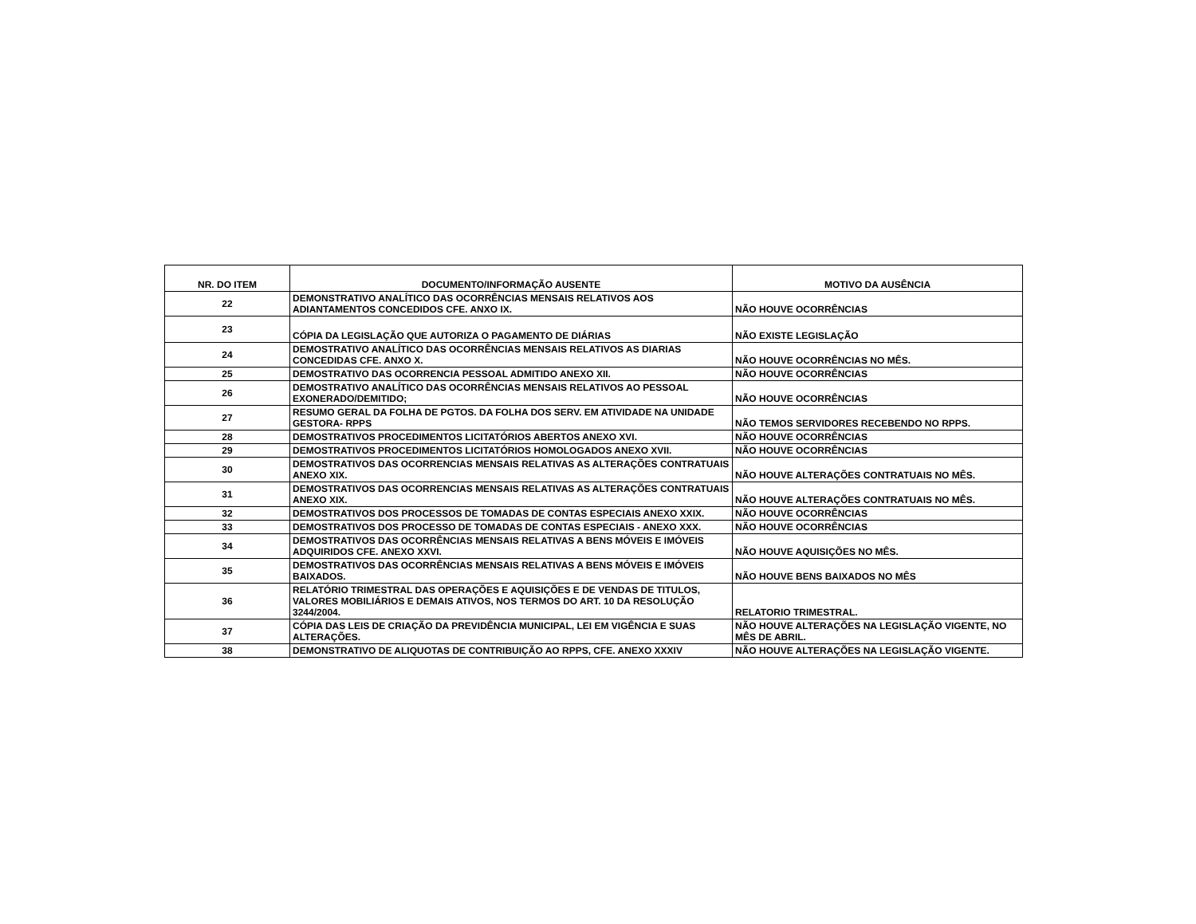| NR. DO ITEM | DOCUMENTO/INFORMAÇÃO AUSENTE | MOTIVO DA AUSÊNCIA |
| --- | --- | --- |
| 22 | DEMONSTRATIVO ANALÍTICO DAS OCORRÊNCIAS MENSAIS RELATIVOS AOS ADIANTAMENTOS CONCEDIDOS CFE. ANXO IX. | NÃO HOUVE OCORRÊNCIAS |
| 23 | CÓPIA DA LEGISLAÇÃO QUE AUTORIZA O PAGAMENTO DE DIÁRIAS | NÃO EXISTE LEGISLAÇÃO |
| 24 | DEMOSTRATIVO ANALÍTICO DAS OCORRÊNCIAS MENSAIS RELATIVOS AS DIARIAS CONCEDIDAS CFE. ANXO X. | NÃO HOUVE OCORRÊNCIAS NO MÊS. |
| 25 | DEMOSTRATIVO DAS OCORRENCIA PESSOAL ADMITIDO ANEXO XII. | NÃO HOUVE OCORRÊNCIAS |
| 26 | DEMOSTRATIVO ANALÍTICO DAS OCORRÊNCIAS MENSAIS RELATIVOS AO PESSOAL EXONERADO/DEMITIDO; | NÃO HOUVE OCORRÊNCIAS |
| 27 | RESUMO GERAL DA FOLHA DE PGTOS. DA FOLHA DOS SERV. EM ATIVIDADE NA UNIDADE GESTORA- RPPS | NÃO TEMOS SERVIDORES RECEBENDO NO RPPS. |
| 28 | DEMOSTRATIVOS PROCEDIMENTOS LICITATÓRIOS ABERTOS ANEXO XVI. | NÃO HOUVE OCORRÊNCIAS |
| 29 | DEMOSTRATIVOS PROCEDIMENTOS LICITATÓRIOS HOMOLOGADOS ANEXO XVII. | NÃO HOUVE OCORRÊNCIAS |
| 30 | DEMOSTRATIVOS DAS OCORRENCIAS MENSAIS RELATIVAS AS ALTERAÇÕES CONTRATUAIS ANEXO XIX. | NÃO HOUVE ALTERAÇÕES CONTRATUAIS NO MÊS. |
| 31 | DEMOSTRATIVOS DAS OCORRENCIAS MENSAIS RELATIVAS AS ALTERAÇÕES CONTRATUAIS ANEXO XIX. | NÃO HOUVE ALTERAÇÕES CONTRATUAIS NO MÊS. |
| 32 | DEMOSTRATIVOS DOS PROCESSOS DE TOMADAS DE CONTAS ESPECIAIS ANEXO XXIX. | NÃO HOUVE OCORRÊNCIAS |
| 33 | DEMOSTRATIVOS DOS PROCESSO DE TOMADAS DE CONTAS ESPECIAIS - ANEXO XXX. | NÃO HOUVE OCORRÊNCIAS |
| 34 | DEMOSTRATIVOS DAS OCORRÊNCIAS MENSAIS RELATIVAS A BENS MÓVEIS E IMÓVEIS ADQUIRIDOS CFE. ANEXO XXVI. | NÃO HOUVE AQUISIÇÕES NO MÊS. |
| 35 | DEMOSTRATIVOS DAS OCORRÊNCIAS MENSAIS RELATIVAS A BENS MÓVEIS E IMÓVEIS BAIXADOS. | NÃO HOUVE BENS BAIXADOS NO MÊS |
| 36 | RELATÓRIO TRIMESTRAL DAS OPERAÇÕES E AQUISIÇÕES E DE VENDAS DE TITULOS, VALORES MOBILIÁRIOS E DEMAIS ATIVOS, NOS TERMOS DO ART. 10 DA RESOLUÇÃO 3244/2004. | RELATORIO TRIMESTRAL. |
| 37 | CÓPIA DAS LEIS DE CRIAÇÃO DA PREVIDÊNCIA MUNICIPAL, LEI EM VIGÊNCIA E SUAS ALTERAÇÕES. | NÃO HOUVE ALTERAÇÕES NA LEGISLAÇÃO VIGENTE, NO MÊS DE ABRIL. |
| 38 | DEMONSTRATIVO DE ALIQUOTAS DE CONTRIBUIÇÃO AO RPPS, CFE. ANEXO XXXIV | NÃO HOUVE ALTERAÇÕES NA LEGISLAÇÃO VIGENTE. |